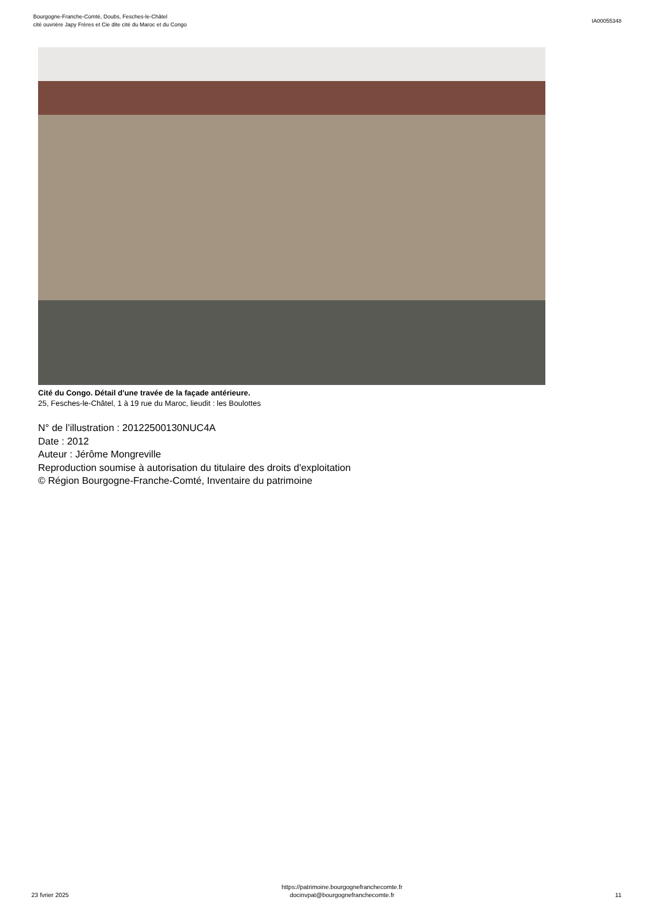Bourgogne-Franche-Comté, Doubs, Fesches-le-Châtel
cité ouvrière Japy Frères et Cie dite cité du Maroc et du Congo
IA00055348
Cité du Congo. Détail d'une travée de la façade antérieure.
25, Fesches-le-Châtel, 1 à 19 rue du Maroc, lieudit : les Boulottes
N° de l’illustration : 20122500130NUC4A
Date : 2012
Auteur : Jérôme Mongreville
Reproduction soumise à autorisation du titulaire des droits d'exploitation
© Région Bourgogne-Franche-Comté, Inventaire du patrimoine
23 fvrier 2025
https://patrimoine.bourgognefranchecomte.fr
docinvpat@bourgognefranchecomte.fr
11